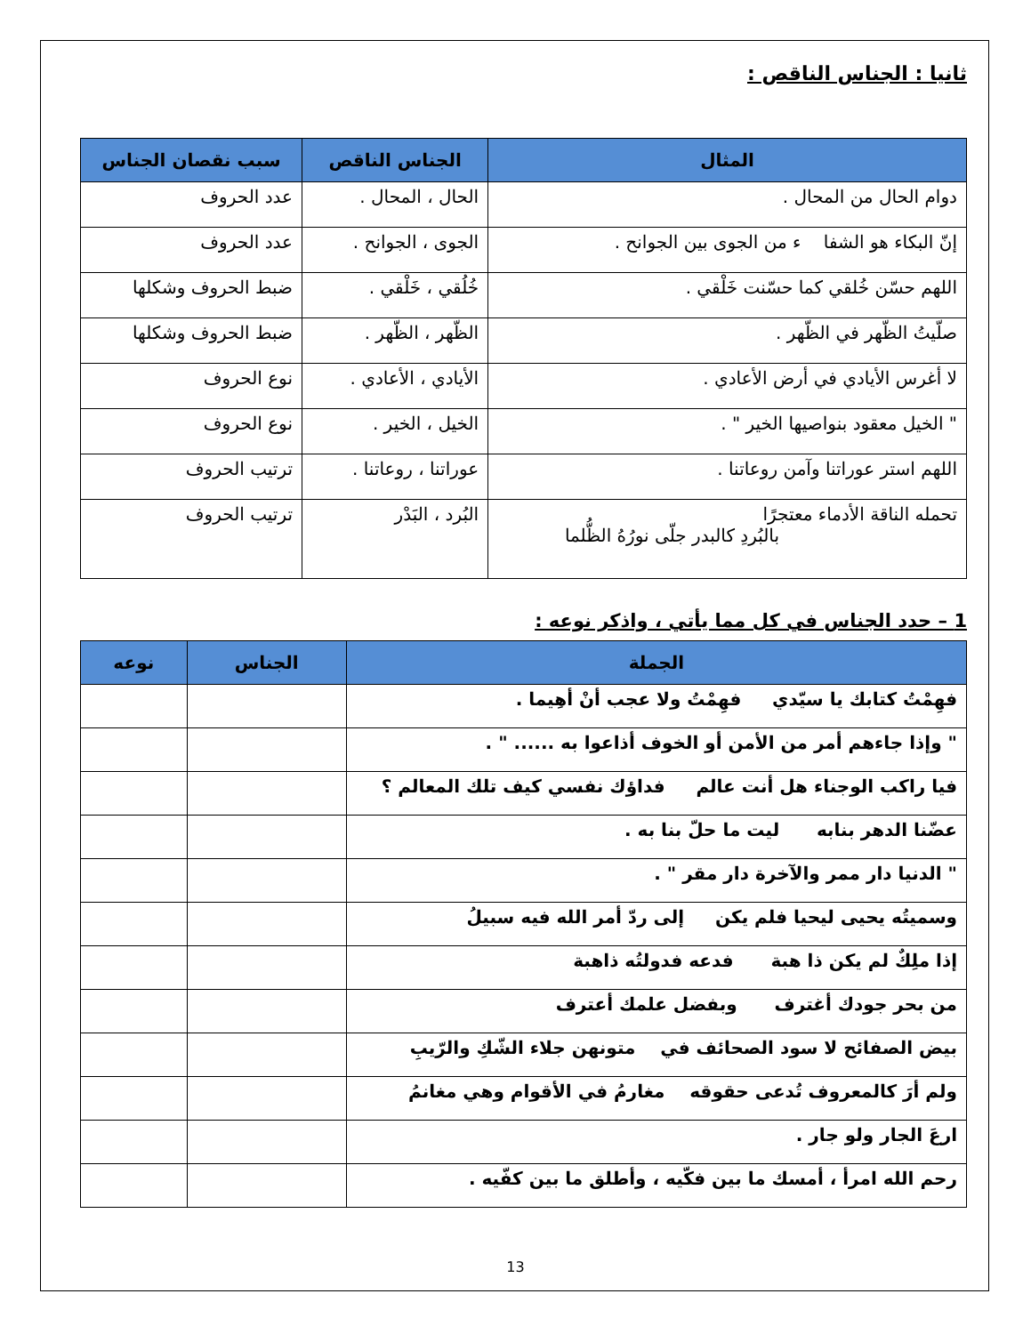ثانيا : الجناس الناقص :
| المثال | الجناس الناقص | سبب نقصان الجناس |
| --- | --- | --- |
| دوام الحال من المحال . | الحال ، المحال . | عدد الحروف |
| إنّ البكاء هو الشفا ء من الجوى بين الجوانح . | الجوى ، الجوانح . | عدد الحروف |
| اللهم حسّن خُلقي كما حسّنت خَلْقي . | خُلُقي ، خَلْقي . | ضبط الحروف وشكلها |
| صلّيتُ الظّهر في الظّهر . | الظّهر ، الظّهر . | ضبط الحروف وشكلها |
| لا أغرس الأيادي في أرض الأعادي . | الأيادي ، الأعادي . | نوع الحروف |
| " الخيل معقود بنواصيها الخير " . | الخيل ، الخير . | نوع الحروف |
| اللهم استر عوراتنا وآمن روعاتنا . | عوراتنا ، روعاتنا . | ترتيب الحروف |
| تحمله الناقة الأدماء معتجرًا بالبُردِ كالبدر جلّى نورُهُ الظُّلما | البُرد ، البَدْر | ترتيب الحروف |
1 – حدد الجناس في كل مما يأتي ، واذكر نوعه :
| الجملة | الجناس | نوعه |
| --- | --- | --- |
| فهِمْتُ كتابك يا سيّدي فهِمْتُ ولا عجب أنْ أهِيما . | | |
| " وإذا جاءهم أمر من الأمن أو الخوف أذاعوا به ...... " . | | |
| فيا راكب الوجناء هل أنت عالم فداؤك نفسي كيف تلك المعالم ؟ | | |
| عضّنا الدهر بنابه ليت ما حلّ بنا به . | | |
| " الدنيا دار ممر والآخرة دار مقر " . | | |
| وسميتُه يحيى ليحيا فلم يكن إلى ردّ أمر الله فيه سبيلُ | | |
| إذا ملِكٌ لم يكن ذا هبة فدعه فدولتُه ذاهبة | | |
| من بحر جودك أغترف وبفضل علمك أعترف | | |
| بيض الصفائح لا سود الصحائف في متونهن جلاء الشّكِ والرّيبِ | | |
| ولم أرَ كالمعروف تُدعى حقوقه مغارمُ في الأقوام وهي مغانمُ | | |
| ارعَ الجار ولو جار . | | |
| رحم الله امرأ ، أمسك ما بين فكّيه ، وأطلق ما بين كفّيه . | | |
13